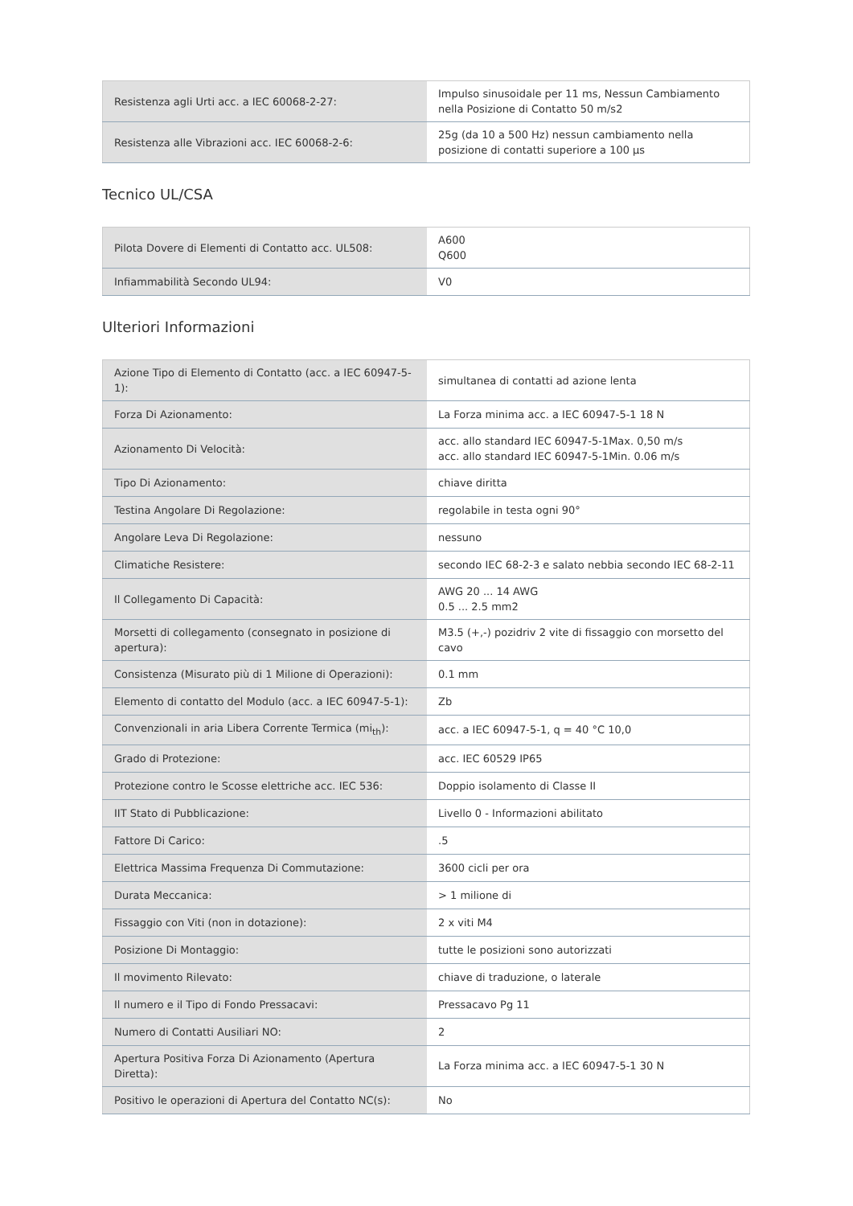| Resistenza agli Urti acc. a IEC 60068-2-27: | Impulso sinusoidale per 11 ms, Nessun Cambiamento nella Posizione di Contatto 50 m/s2 |
| Resistenza alle Vibrazioni acc. IEC 60068-2-6: | 25g (da 10 a 500 Hz) nessun cambiamento nella posizione di contatti superiore a 100 µs |
Tecnico UL/CSA
| Pilota Dovere di Elementi di Contatto acc. UL508: | A600 Q600 |
| Infiammabilità Secondo UL94: | V0 |
Ulteriori Informazioni
| Azione Tipo di Elemento di Contatto (acc. a IEC 60947-5-1): | simultanea di contatti ad azione lenta |
| Forza Di Azionamento: | La Forza minima acc. a IEC 60947-5-1 18 N |
| Azionamento Di Velocità: | acc. allo standard IEC 60947-5-1Max. 0,50 m/s acc. allo standard IEC 60947-5-1Min. 0.06 m/s |
| Tipo Di Azionamento: | chiave diritta |
| Testina Angolare Di Regolazione: | regolabile in testa ogni 90° |
| Angolare Leva Di Regolazione: | nessuno |
| Climatiche Resistere: | secondo IEC 68-2-3 e salato nebbia secondo IEC 68-2-11 |
| Il Collegamento Di Capacità: | AWG 20 ... 14 AWG 0.5 ... 2.5 mm2 |
| Morsetti di collegamento (consegnato in posizione di apertura): | M3.5 (+,-) pozidriv 2 vite di fissaggio con morsetto del cavo |
| Consistenza (Misurato più di 1 Milione di Operazioni): | 0.1 mm |
| Elemento di contatto del Modulo (acc. a IEC 60947-5-1): | Zb |
| Convenzionali in aria Libera Corrente Termica (mi<sub>th</sub>): | acc. a IEC 60947-5-1, q = 40 °C 10,0 |
| Grado di Protezione: | acc. IEC 60529 IP65 |
| Protezione contro le Scosse elettriche acc. IEC 536: | Doppio isolamento di Classe II |
| IIT Stato di Pubblicazione: | Livello 0 - Informazioni abilitato |
| Fattore Di Carico: | .5 |
| Elettrica Massima Frequenza Di Commutazione: | 3600 cicli per ora |
| Durata Meccanica: | > 1 milione di |
| Fissaggio con Viti (non in dotazione): | 2 x viti M4 |
| Posizione Di Montaggio: | tutte le posizioni sono autorizzati |
| Il movimento Rilevato: | chiave di traduzione, o laterale |
| Il numero e il Tipo di Fondo Pressacavi: | Pressacavo Pg 11 |
| Numero di Contatti Ausiliari NO: | 2 |
| Apertura Positiva Forza Di Azionamento (Apertura Diretta): | La Forza minima acc. a IEC 60947-5-1 30 N |
| Positivo le operazioni di Apertura del Contatto NC(s): | No |